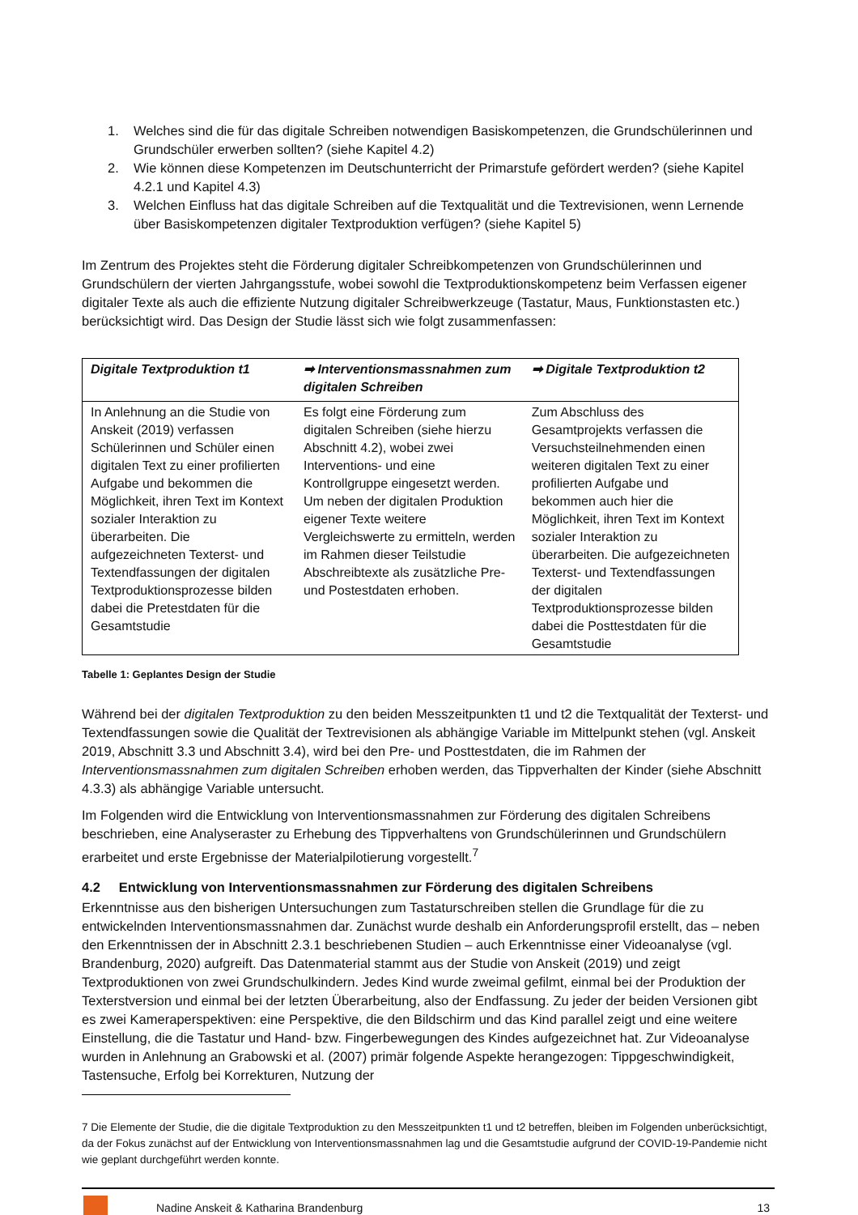1. Welches sind die für das digitale Schreiben notwendigen Basiskompetenzen, die Grundschülerinnen und Grundschüler erwerben sollten? (siehe Kapitel 4.2)
2. Wie können diese Kompetenzen im Deutschunterricht der Primarstufe gefördert werden? (siehe Kapitel 4.2.1 und Kapitel 4.3)
3. Welchen Einfluss hat das digitale Schreiben auf die Textqualität und die Textrevisionen, wenn Lernende über Basiskompetenzen digitaler Textproduktion verfügen? (siehe Kapitel 5)
Im Zentrum des Projektes steht die Förderung digitaler Schreibkompetenzen von Grundschülerinnen und Grundschülern der vierten Jahrgangsstufe, wobei sowohl die Textproduktionskompetenz beim Verfassen eigener digitaler Texte als auch die effiziente Nutzung digitaler Schreibwerkzeuge (Tastatur, Maus, Funktionstasten etc.) berücksichtigt wird. Das Design der Studie lässt sich wie folgt zusammenfassen:
| Digitale Textproduktion t1 | ➡ Interventionsmassnahmen zum digitalen Schreiben | ➡ Digitale Textproduktion t2 |
| --- | --- | --- |
| In Anlehnung an die Studie von Anskeit (2019) verfassen Schülerinnen und Schüler einen digitalen Text zu einer profilierten Aufgabe und bekommen die Möglichkeit, ihren Text im Kontext sozialer Interaktion zu überarbeiten. Die aufgezeichneten Texterst- und Textendfassungen der digitalen Textproduktionsprozesse bilden dabei die Pretestdaten für die Gesamtstudie | Es folgt eine Förderung zum digitalen Schreiben (siehe hierzu Abschnitt 4.2), wobei zwei Interventions- und eine Kontrollgruppe eingesetzt werden. Um neben der digitalen Produktion eigener Texte weitere Vergleichswerte zu ermitteln, werden im Rahmen dieser Teilstudie Abschreibtexte als zusätzliche Pre- und Postestdaten erhoben. | Zum Abschluss des Gesamtprojekts verfassen die Versuchsteilnehmenden einen weiteren digitalen Text zu einer profilierten Aufgabe und bekommen auch hier die Möglichkeit, ihren Text im Kontext sozialer Interaktion zu überarbeiten. Die aufgezeichneten Texterst- und Textendfassungen der digitalen Textproduktionsprozesse bilden dabei die Posttestdaten für die Gesamtstudie |
Tabelle 1: Geplantes Design der Studie
Während bei der digitalen Textproduktion zu den beiden Messzeitpunkten t1 und t2 die Textqualität der Texterst- und Textendfassungen sowie die Qualität der Textrevisionen als abhängige Variable im Mittelpunkt stehen (vgl. Anskeit 2019, Abschnitt 3.3 und Abschnitt 3.4), wird bei den Pre- und Posttestdaten, die im Rahmen der Interventionsmassnahmen zum digitalen Schreiben erhoben werden, das Tippverhalten der Kinder (siehe Abschnitt 4.3.3) als abhängige Variable untersucht.
Im Folgenden wird die Entwicklung von Interventionsmassnahmen zur Förderung des digitalen Schreibens beschrieben, eine Analyseraster zu Erhebung des Tippverhaltens von Grundschülerinnen und Grundschülern erarbeitet und erste Ergebnisse der Materialpilotierung vorgestellt.<sup>7</sup>
4.2 Entwicklung von Interventionsmassnahmen zur Förderung des digitalen Schreibens
Erkenntnisse aus den bisherigen Untersuchungen zum Tastaturschreiben stellen die Grundlage für die zu entwickelnden Interventionsmassnahmen dar. Zunächst wurde deshalb ein Anforderungsprofil erstellt, das – neben den Erkenntnissen der in Abschnitt 2.3.1 beschriebenen Studien – auch Erkenntnisse einer Videoanalyse (vgl. Brandenburg, 2020) aufgreift. Das Datenmaterial stammt aus der Studie von Anskeit (2019) und zeigt Textproduktionen von zwei Grundschulkindern. Jedes Kind wurde zweimal gefilmt, einmal bei der Produktion der Texterstversion und einmal bei der letzten Überarbeitung, also der Endfassung. Zu jeder der beiden Versionen gibt es zwei Kameraperspektiven: eine Perspektive, die den Bildschirm und das Kind parallel zeigt und eine weitere Einstellung, die die Tastatur und Hand- bzw. Fingerbewegungen des Kindes aufgezeichnet hat. Zur Videoanalyse wurden in Anlehnung an Grabowski et al. (2007) primär folgende Aspekte herangezogen: Tippgeschwindigkeit, Tastensuche, Erfolg bei Korrekturen, Nutzung der
7 Die Elemente der Studie, die die digitale Textproduktion zu den Messzeitpunkten t1 und t2 betreffen, bleiben im Folgenden unberücksichtigt, da der Fokus zunächst auf der Entwicklung von Interventionsmassnahmen lag und die Gesamtstudie aufgrund der COVID-19-Pandemie nicht wie geplant durchgeführt werden konnte.
Nadine Anskeit & Katharina Brandenburg 13